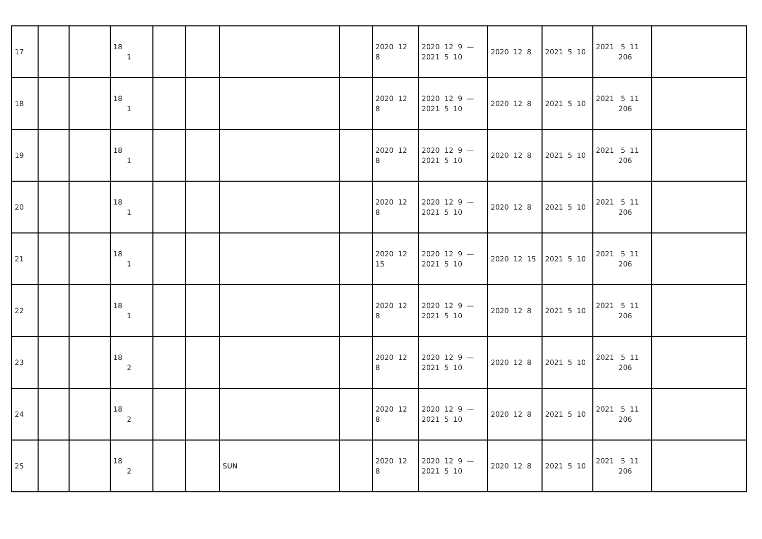| 17 | | | 18 1 | | | | | 2020 12 8 | 2020 12 9 — 2021 5 10 | 2020 12 8 | 2021 5 10 | 2021 5 11 206 | |
| 18 | | | 18 1 | | | | | 2020 12 8 | 2020 12 9 — 2021 5 10 | 2020 12 8 | 2021 5 10 | 2021 5 11 206 | |
| 19 | | | 18 1 | | | | | 2020 12 8 | 2020 12 9 — 2021 5 10 | 2020 12 8 | 2021 5 10 | 2021 5 11 206 | |
| 20 | | | 18 1 | | | | | 2020 12 8 | 2020 12 9 — 2021 5 10 | 2020 12 8 | 2021 5 10 | 2021 5 11 206 | |
| 21 | | | 18 1 | | | | | 2020 12 15 | 2020 12 9 — 2021 5 10 | 2020 12 15 | 2021 5 10 | 2021 5 11 206 | |
| 22 | | | 18 1 | | | | | 2020 12 8 | 2020 12 9 — 2021 5 10 | 2020 12 8 | 2021 5 10 | 2021 5 11 206 | |
| 23 | | | 18 2 | | | | | 2020 12 8 | 2020 12 9 — 2021 5 10 | 2020 12 8 | 2021 5 10 | 2021 5 11 206 | |
| 24 | | | 18 2 | | | | | 2020 12 8 | 2020 12 9 — 2021 5 10 | 2020 12 8 | 2021 5 10 | 2021 5 11 206 | |
| 25 | | | 18 2 | | | SUN | | 2020 12 8 | 2020 12 9 — 2021 5 10 | 2020 12 8 | 2021 5 10 | 2021 5 11 206 | |